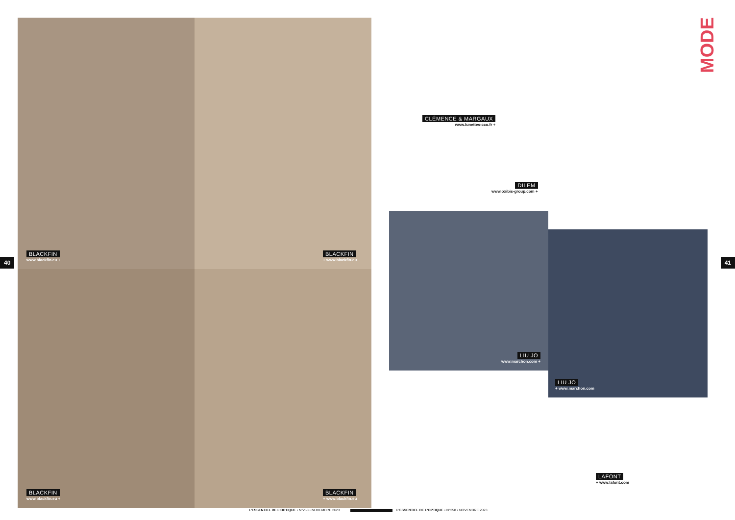40
BLACKFIN
www.blackfin.eu +
BLACKFIN
+ www.blackfin.eu
BLACKFIN
www.blackfin.eu +
BLACKFIN
+ www.blackfin.eu
MODE
CLÉMENCE & MARGAUX
www.lunettes-cco.fr +
DILEM
www.oxibis-group.com +
LIU JO
www.marchon.com +
LIU JO
+ www.marchon.com
LAFONT
+ www.lafont.com
41
L'ESSENTIEL DE L'OPTIQUE • N°258 • NOVEMBRE 2023
L'ESSENTIEL DE L'OPTIQUE • N°258 • NOVEMBRE 2023